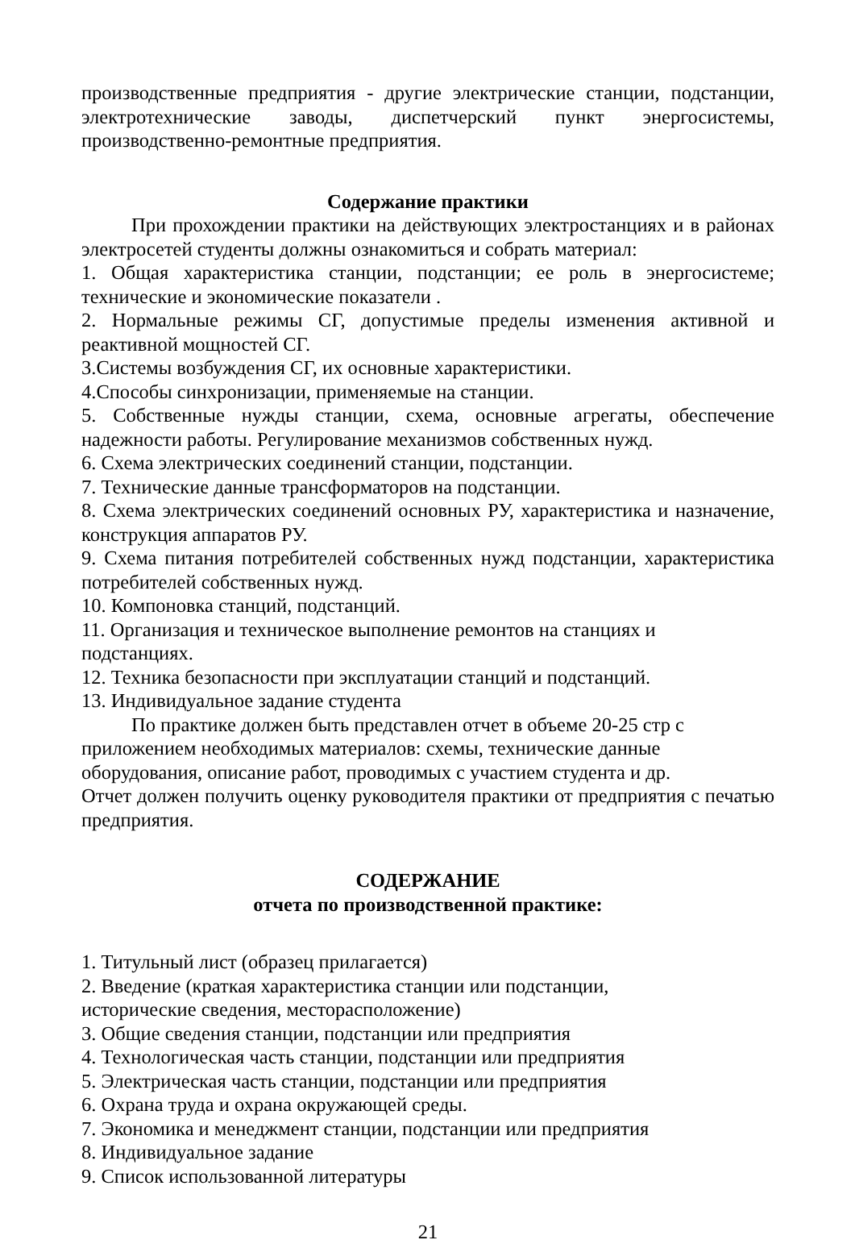производственные предприятия - другие электрические станции, подстанции, электротехнические заводы, диспетчерский пункт энергосистемы, производственно-ремонтные предприятия.
Содержание практики
При прохождении практики на действующих электростанциях и в районах электросетей студенты должны ознакомиться и собрать материал:
1. Общая характеристика станции, подстанции; ее роль в энергосистеме; технические и экономические показатели .
2. Нормальные режимы СГ, допустимые пределы изменения активной и реактивной мощностей СГ.
3.Системы возбуждения СГ, их основные характеристики.
4.Способы синхронизации, применяемые на станции.
5. Собственные нужды станции, схема, основные агрегаты, обеспечение надежности работы. Регулирование механизмов собственных нужд.
6. Схема электрических соединений станции, подстанции.
7. Технические данные трансформаторов на подстанции.
8. Схема электрических соединений основных РУ, характеристика и назначение, конструкция аппаратов РУ.
9. Схема питания потребителей собственных нужд подстанции, характеристика потребителей собственных нужд.
10. Компоновка станций, подстанций.
11. Организация и техническое выполнение ремонтов на станциях и
подстанциях.
12. Техника безопасности при эксплуатации станций и подстанций.
13. Индивидуальное задание студента
По практике должен быть представлен отчет в объеме 20-25 стр с
приложением необходимых материалов: схемы, технические данные
оборудования, описание работ, проводимых с участием студента и др.
Отчет должен получить оценку руководителя практики от предприятия с печатью предприятия.
СОДЕРЖАНИЕ
отчета по производственной практике:
1. Титульный лист (образец прилагается)
2. Введение (краткая характеристика станции или подстанции,
исторические сведения, месторасположение)
3. Общие сведения станции, подстанции или предприятия
4. Технологическая часть станции, подстанции или предприятия
5. Электрическая часть станции, подстанции или предприятия
6. Охрана труда и охрана окружающей среды.
7. Экономика и менеджмент станции, подстанции или предприятия
8. Индивидуальное задание
9. Список использованной литературы
21